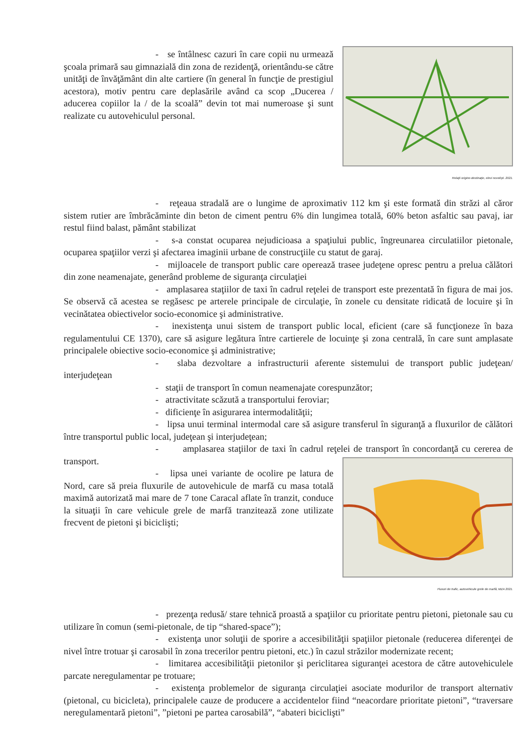- se întâlnesc cazuri în care copii nu urmează şcoala primară sau gimnazială din zona de rezidenţă, orientându-se către unităţi de învăţământ din alte cartiere (în general în funcţie de prestigiul acestora), motiv pentru care deplasările având ca scop „Ducerea / aducerea copiilor la / de la scoală” devin tot mai numeroase şi sunt realizate cu autovehiculul personal.
Relaţii origine-destinaţie, elevi novelişti. 2021.
- reţeaua stradală are o lungime de aproximativ 112 km şi este formată din străzi al căror sistem rutier are îmbrăcăminte din beton de ciment pentru 6% din lungimea totală, 60% beton asfaltic sau pavaj, iar restul fiind balast, pământ stabilizat
- s-a constat ocuparea nejudicioasa a spaţiului public, îngreunarea circulatiilor pietonale, ocuparea spaţiilor verzi şi afectarea imaginii urbane de construcţiile cu statut de garaj.
- mijloacele de transport public care operează trasee judeţene opresc pentru a prelua călători din zone neamenajate, generând probleme de siguranţa circulaţiei
- amplasarea staţiilor de taxi în cadrul reţelei de transport este prezentată în figura de mai jos. Se observă că acestea se regăsesc pe arterele principale de circulaţie, în zonele cu densitate ridicată de locuire şi în vecinătatea obiectivelor socio-economice şi administrative.
- inexistenţa unui sistem de transport public local, eficient (care să funcţioneze în baza regulamentului CE 1370), care să asigure legătura între cartierele de locuinţe şi zona centrală, în care sunt amplasate principalele obiective socio-economice şi administrative;
- slaba dezvoltare a infrastructurii aferente sistemului de transport public judeţean/ interjudeţean
- staţii de transport în comun neamenajate corespunzător;
- atractivitate scăzută a transportului feroviar;
- dificienţe în asigurarea intermodalităţii;
- lipsa unui terminal intermodal care să asigure transferul în siguranţă a fluxurilor de călători între transportul public local, judeţean şi interjudeţean;
- amplasarea staţiilor de taxi în cadrul reţelei de transport în concordanţă cu cererea de transport.
- lipsa unei variante de ocolire pe latura de Nord, care să preia fluxurile de autovehicule de marfă cu masa totală maximă autorizată mai mare de 7 tone Caracal aflate în tranzit, conduce la situaţii în care vehicule grele de marfă tranzitează zone utilizate frecvent de pietoni şi biciclişti;
Fluxuri de trafic, autovehicule grele de marfă, MZA 2021.
- prezenţa redusă/ stare tehnică proastă a spaţiilor cu prioritate pentru pietoni, pietonale sau cu utilizare în comun (semi-pietonale, de tip “shared-space”);
- existenţa unor soluţii de sporire a accesibilităţii spaţiilor pietonale (reducerea diferenţei de nivel între trotuar şi carosabil în zona trecerilor pentru pietoni, etc.) în cazul străzilor modernizate recent;
- limitarea accesibilităţii pietonilor şi periclitarea siguranţei acestora de către autovehiculele parcate neregulamentar pe trotuare;
- existenţa problemelor de siguranţa circulaţiei asociate modurilor de transport alternativ (pietonal, cu bicicleta), principalele cauze de producere a accidentelor fiind “neacordare prioritate pietoni”, “traversare neregulamentară pietoni”, ”pietoni pe partea carosabilă”, “abateri biciclişti”